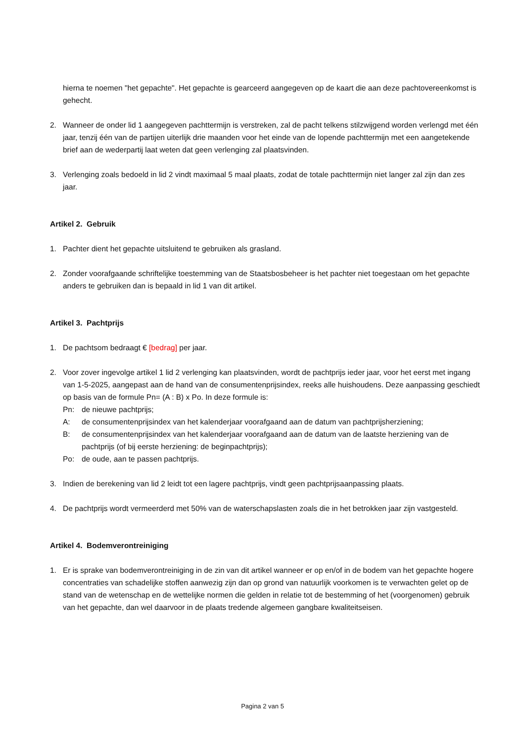hierna te noemen "het gepachte". Het gepachte is gearceerd aangegeven op de kaart die aan deze pachtovereenkomst is gehecht.
2. Wanneer de onder lid 1 aangegeven pachttermijn is verstreken, zal de pacht telkens stilzwijgend worden verlengd met één jaar, tenzij één van de partijen uiterlijk drie maanden voor het einde van de lopende pachttermijn met een aangetekende brief aan de wederpartij laat weten dat geen verlenging zal plaatsvinden.
3. Verlenging zoals bedoeld in lid 2 vindt maximaal 5 maal plaats, zodat de totale pachttermijn niet langer zal zijn dan zes jaar.
Artikel 2. Gebruik
1. Pachter dient het gepachte uitsluitend te gebruiken als grasland.
2. Zonder voorafgaande schriftelijke toestemming van de Staatsbosbeheer is het pachter niet toegestaan om het gepachte anders te gebruiken dan is bepaald in lid 1 van dit artikel.
Artikel 3. Pachtprijs
1. De pachtsom bedraagt € [bedrag] per jaar.
2. Voor zover ingevolge artikel 1 lid 2 verlenging kan plaatsvinden, wordt de pachtprijs ieder jaar, voor het eerst met ingang van 1-5-2025, aangepast aan de hand van de consumentenprijsindex, reeks alle huishoudens. Deze aanpassing geschiedt op basis van de formule Pn= (A : B) x Po. In deze formule is:
Pn: de nieuwe pachtprijs;
A: de consumentenprijsindex van het kalenderjaar voorafgaand aan de datum van pachtprijsherziening;
B: de consumentenprijsindex van het kalenderjaar voorafgaand aan de datum van de laatste herziening van de pachtprijs (of bij eerste herziening: de beginpachtprijs);
Po: de oude, aan te passen pachtprijs.
3. Indien de berekening van lid 2 leidt tot een lagere pachtprijs, vindt geen pachtprijsaanpassing plaats.
4. De pachtprijs wordt vermeerderd met 50% van de waterschapslasten zoals die in het betrokken jaar zijn vastgesteld.
Artikel 4. Bodemverontreiniging
1. Er is sprake van bodemverontreiniging in de zin van dit artikel wanneer er op en/of in de bodem van het gepachte hogere concentraties van schadelijke stoffen aanwezig zijn dan op grond van natuurlijk voorkomen is te verwachten gelet op de stand van de wetenschap en de wettelijke normen die gelden in relatie tot de bestemming of het (voorgenomen) gebruik van het gepachte, dan wel daarvoor in de plaats tredende algemeen gangbare kwaliteitseisen.
Pagina 2 van 5